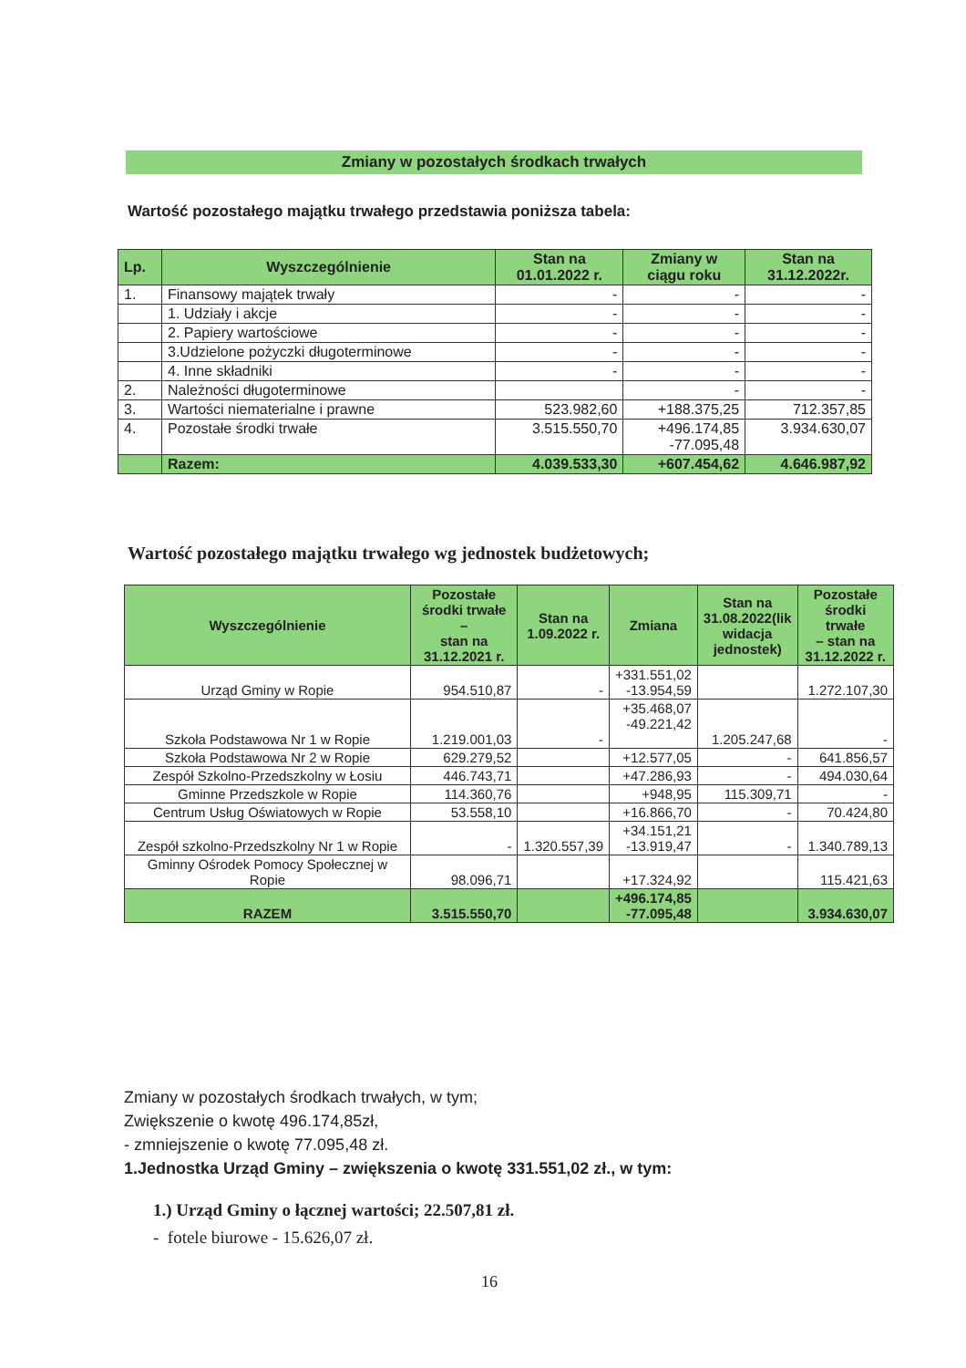Zmiany w pozostałych środkach trwałych
Wartość pozostałego majątku trwałego przedstawia poniższa tabela:
| Lp. | Wyszczególnienie | Stan na 01.01.2022 r. | Zmiany w ciągu roku | Stan na 31.12.2022r. |
| --- | --- | --- | --- | --- |
| 1. | Finansowy majątek trwały | - | - | - |
| | 1. Udziały i akcje | - | - | - |
| | 2. Papiery wartościowe | - | - | - |
| | 3.Udzielone pożyczki długoterminowe | - | - | - |
| | 4. Inne składniki | - | - | - |
| 2. | Należności długoterminowe | | - | - |
| 3. | Wartości niematerialne i prawne | 523.982,60 | +188.375,25 | 712.357,85 |
| 4. | Pozostałe środki trwałe | 3.515.550,70 | +496.174,85 -77.095,48 | 3.934.630,07 |
| | Razem: | 4.039.533,30 | +607.454,62 | 4.646.987,92 |
Wartość pozostałego majątku trwałego wg jednostek budżetowych;
| Wyszczególnienie | Pozostałe środki trwałe – stan na 31.12.2021 r. | Stan na 1.09.2022 r. | Zmiana | Stan na 31.08.2022(lik widacja jednostek) | Pozostałe środki trwałe – stan na 31.12.2022 r. |
| --- | --- | --- | --- | --- | --- |
| Urząd Gminy w Ropie | 954.510,87 | - | +331.551,02 -13.954,59 | | 1.272.107,30 |
| Szkoła Podstawowa Nr 1 w Ropie | 1.219.001,03 | - | +35.468,07 -49.221,42 | 1.205.247,68 | - |
| Szkoła Podstawowa Nr 2 w Ropie | 629.279,52 | | +12.577,05 | - | 641.856,57 |
| Zespół Szkolno-Przedszkolny w Łosiu | 446.743,71 | | +47.286,93 | - | 494.030,64 |
| Gminne Przedszkole w Ropie | 114.360,76 | | +948,95 | 115.309,71 | - |
| Centrum Usług Oświatowych w Ropie | 53.558,10 | | +16.866,70 | - | 70.424,80 |
| Zespół szkolno-Przedszkolny Nr 1 w Ropie | - | 1.320.557,39 | +34.151,21 -13.919,47 | - | 1.340.789,13 |
| Gminny Ośrodek Pomocy Społecznej w Ropie | 98.096,71 | | +17.324,92 | | 115.421,63 |
| RAZEM | 3.515.550,70 | | +496.174,85 -77.095,48 | | 3.934.630,07 |
Zmiany w pozostałych środkach trwałych, w tym;
Zwiększenie o kwotę 496.174,85zł,
- zmniejszenie o kwotę 77.095,48 zł.
1.Jednostka Urząd Gminy – zwiększenia o kwotę 331.551,02 zł., w tym:
1.) Urząd Gminy o łącznej wartości; 22.507,81 zł.
- fotele biurowe - 15.626,07 zł.
16